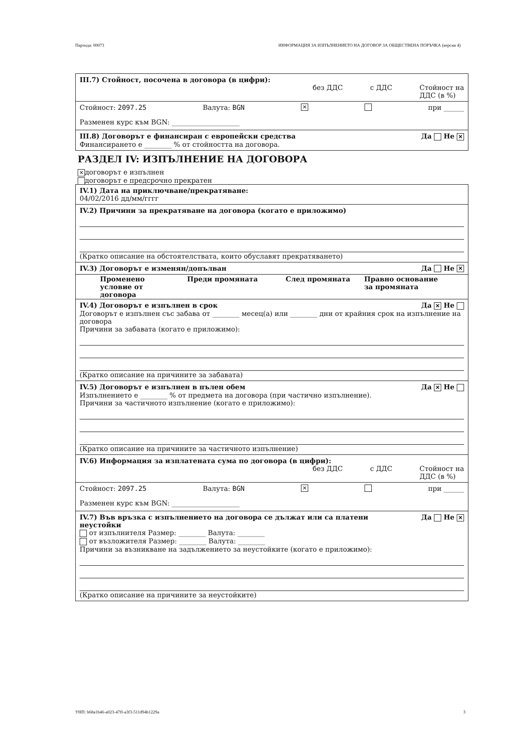Партида: 00073 ИНФОРМАЦИЯ ЗА ИЗПЪЛНЕНИЕТО НА ДОГОВОР ЗА ОБЩЕСТВЕНА ПОРЪЧКА (версия 4)
III.7) Стойност, посочена в договора (в цифри):
без ДДС с ДДС Стойност на
ДДС (в %)
Стойност: 2097.25 Валута: BGN ✕ при ______
Разменен курс към BGN: ____________________
III.8) Договорът е финансиран с европейски средства Да Не ✕
Финансирането е ________ % от стойността на договора.
РАЗДЕЛ IV: ИЗПЪЛНЕНИЕ НА ДОГОВОРА
✕ договорът е изпълнен
договорът е предсрочно прекратен
IV.1) Дата на приключване/прекратяване:
04/02/2016 дд/мм/гггг
IV.2) Причини за прекратяване на договора (когато е приложимо)
(Кратко описание на обстоятелствата, които обуславят прекратяването)
IV.3) Договорът е изменян/допълван Да Не ✕
| Променено условие от договора | Преди промяната | След промяната | Правно основание за промяната |
| --- | --- | --- | --- |
IV.4) Договорът е изпълнен в срок Да ✕ Не
Договорът е изпълнен със забава от ________ месец(а) или ________ дни от крайния срок на изпълнение на договора
Причини за забавата (когато е приложимо):
(Кратко описание на причините за забавата)
IV.5) Договорът е изпълнен в пълен обем Да ✕ Не
Изпълнението е ________ % от предмета на договора (при частично изпълнение).
Причини за частичното изпълнение (когато е приложимо):
(Кратко описание на причините за частичното изпълнение)
IV.6) Информация за изплатената сума по договора (в цифри):
без ДДС с ДДС Стойност на
ДДС (в %)
Стойност: 2097.25 Валута: BGN ✕ при ______
Разменен курс към BGN: ____________________
IV.7) Във връзка с изпълнението на договора се дължат или са платени
неустойки Да Не ✕
от изпълнителя Размер: ________ Валута: ________
от възложителя Размер: ________ Валута: ________
Причини за възникване на задължението за неустойките (когато е приложимо):
(Кратко описание на причините за неустойките)
УНП: b68a1b46-a023-47ff-a3f3-511d94b1229a 3